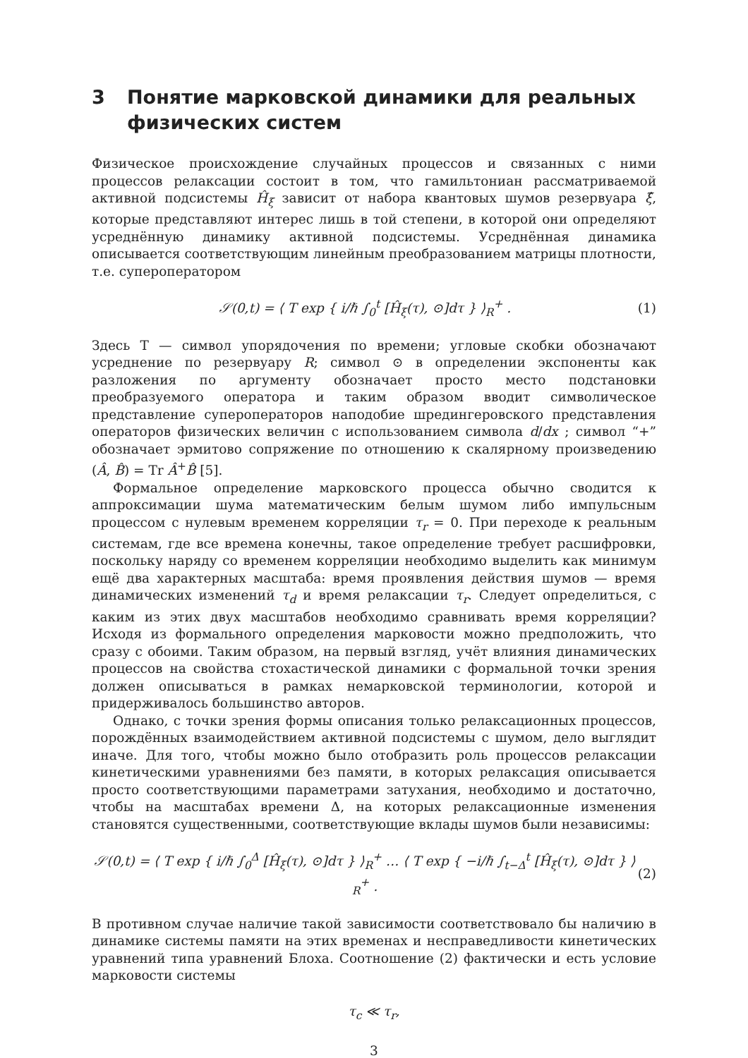3 Понятие марковской динамики для реальных физических систем
Физическое происхождение случайных процессов и связанных с ними процессов релаксации состоит в том, что гамильтониан рассматриваемой активной подсистемы Ĥ<sub>ξ</sub> зависит от набора квантовых шумов резервуара ξ̂, которые представляют интерес лишь в той степени, в которой они определяют усреднённую динамику активной подсистемы. Усреднённая динамика описывается соответствующим линейным преобразованием матрицы плотности, т.е. супероператором
𝒮(0,t) = ⟨ T exp { i/ℏ ∫<sub>0</sub><sup>t</sup> [Ĥ<sub>ξ</sub>(τ), ⊙]dτ } ⟩<sub>R</sub><sup>+</sup> . (1)
Здесь T — символ упорядочения по времени; угловые скобки обозначают усреднение по резервуару R; символ ⊙ в определении экспоненты как разложения по аргументу обозначает просто место подстановки преобразуемого оператора и таким образом вводит символическое представление супероператоров наподобие шредингеровского представления операторов физических величин с использованием символа d/dx ; символ “+” обозначает эрмитово сопряжение по отношению к скалярному произведению (Â, B̂) = Tr Â<sup>+</sup>B̂ [5].
Формальное определение марковского процесса обычно сводится к аппроксимации шума математическим белым шумом либо импульсным процессом с нулевым временем корреляции τ<sub>r</sub> = 0. При переходе к реальным системам, где все времена конечны, такое определение требует расшифровки, поскольку наряду со временем корреляции необходимо выделить как минимум ещё два характерных масштаба: время проявления действия шумов — время динамических изменений τ<sub>d</sub> и время релаксации τ<sub>r</sub>. Следует определиться, с каким из этих двух масштабов необходимо сравнивать время корреляции? Исходя из формального определения марковости можно предположить, что сразу с обоими. Таким образом, на первый взгляд, учёт влияния динамических процессов на свойства стохастической динамики с формальной точки зрения должен описываться в рамках немарковской терминологии, которой и придерживалось большинство авторов.
Однако, с точки зрения формы описания только релаксационных процессов, порождённых взаимодействием активной подсистемы с шумом, дело выглядит иначе. Для того, чтобы можно было отобразить роль процессов релаксации кинетическими уравнениями без памяти, в которых релаксация описывается просто соответствующими параметрами затухания, необходимо и достаточно, чтобы на масштабах времени Δ, на которых релаксационные изменения становятся существенными, соответствующие вклады шумов были независимы:
𝒮(0,t) = ⟨ T exp { i/ℏ ∫<sub>0</sub><sup>Δ</sup> [Ĥ<sub>ξ</sub>(τ), ⊙]dτ } ⟩<sub>R</sub><sup>+</sup> … ⟨ T exp { −i/ℏ ∫<sub>t−Δ</sub><sup>t</sup> [Ĥ<sub>ξ</sub>(τ), ⊙]dτ } ⟩<sub>R</sub><sup>+</sup> . (2)
В противном случае наличие такой зависимости соответствовало бы наличию в динамике системы памяти на этих временах и несправедливости кинетических уравнений типа уравнений Блоха. Соотношение (2) фактически и есть условие марковости системы
τ<sub>c</sub> ≪ τ<sub>r</sub>,
3